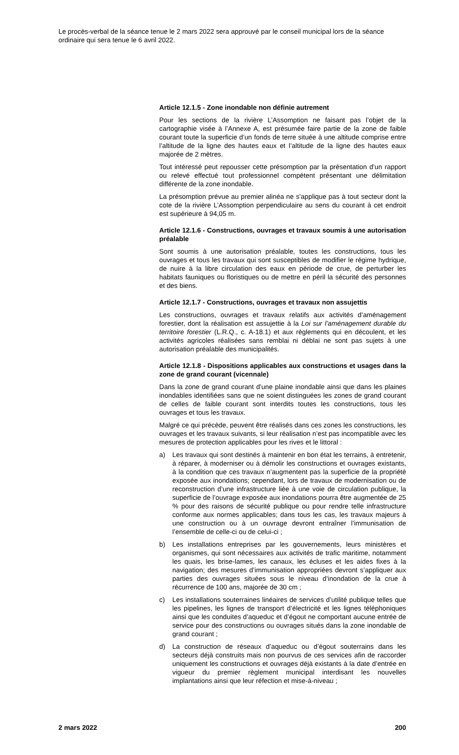Le procès-verbal de la séance tenue le 2 mars 2022 sera approuvé par le conseil municipal lors de la séance ordinaire qui sera tenue le 6 avril 2022.
Article 12.1.5 - Zone inondable non définie autrement
Pour les sections de la rivière L’Assomption ne faisant pas l’objet de la cartographie visée à l’Annexe A, est présumée faire partie de la zone de faible courant toute la superficie d’un fonds de terre située à une altitude comprise entre l’altitude de la ligne des hautes eaux et l’altitude de la ligne des hautes eaux majorée de 2 mètres.
Tout intéressé peut repousser cette présomption par la présentation d’un rapport ou relevé effectué tout professionnel compétent présentant une délimitation différente de la zone inondable.
La présomption prévue au premier alinéa ne s’applique pas à tout secteur dont la cote de la rivière L’Assomption perpendiculaire au sens du courant à cet endroit est supérieure à 94,05 m.
Article 12.1.6 - Constructions, ouvrages et travaux soumis à une autorisation préalable
Sont soumis à une autorisation préalable, toutes les constructions, tous les ouvrages et tous les travaux qui sont susceptibles de modifier le régime hydrique, de nuire à la libre circulation des eaux en période de crue, de perturber les habitats fauniques ou floristiques ou de mettre en péril la sécurité des personnes et des biens.
Article 12.1.7 - Constructions, ouvrages et travaux non assujettis
Les constructions, ouvrages et travaux relatifs aux activités d’aménagement forestier, dont la réalisation est assujettie à la Loi sur l’aménagement durable du territoire forestier (L.R.Q., c. A-18.1) et aux règlements qui en découlent, et les activités agricoles réalisées sans remblai ni déblai ne sont pas sujets à une autorisation préalable des municipalités.
Article 12.1.8 - Dispositions applicables aux constructions et usages dans la zone de grand courant (vicennale)
Dans la zone de grand courant d’une plaine inondable ainsi que dans les plaines inondables identifiées sans que ne soient distinguées les zones de grand courant de celles de faible courant sont interdits toutes les constructions, tous les ouvrages et tous les travaux.
Malgré ce qui précède, peuvent être réalisés dans ces zones les constructions, les ouvrages et les travaux suivants, si leur réalisation n’est pas incompatible avec les mesures de protection applicables pour les rives et le littoral :
a) Les travaux qui sont destinés à maintenir en bon état les terrains, à entretenir, à réparer, à moderniser ou à démolir les constructions et ouvrages existants, à la condition que ces travaux n’augmentent pas la superficie de la propriété exposée aux inondations; cependant, lors de travaux de modernisation ou de reconstruction d’une infrastructure liée à une voie de circulation publique, la superficie de l’ouvrage exposée aux inondations pourra être augmentée de 25 % pour des raisons de sécurité publique ou pour rendre telle infrastructure conforme aux normes applicables; dans tous les cas, les travaux majeurs à une construction ou à un ouvrage devront entraîner l’immunisation de l’ensemble de celle-ci ou de celui-ci ;
b) Les installations entreprises par les gouvernements, leurs ministères et organismes, qui sont nécessaires aux activités de trafic maritime, notamment les quais, les brise-lames, les canaux, les écluses et les aides fixes à la navigation; des mesures d’immunisation appropriées devront s’appliquer aux parties des ouvrages situées sous le niveau d’inondation de la crue à récurrence de 100 ans, majorée de 30 cm ;
c) Les installations souterraines linéaires de services d’utilité publique telles que les pipelines, les lignes de transport d’électricité et les lignes téléphoniques ainsi que les conduites d’aqueduc et d’égout ne comportant aucune entrée de service pour des constructions ou ouvrages situés dans la zone inondable de grand courant ;
d) La construction de réseaux d’aqueduc ou d’égout souterrains dans les secteurs déjà construits mais non pourvus de ces services afin de raccorder uniquement les constructions et ouvrages déjà existants à la date d’entrée en vigueur du premier règlement municipal interdisant les nouvelles implantations ainsi que leur réfection et mise-à-niveau ;
2 mars 2022 200